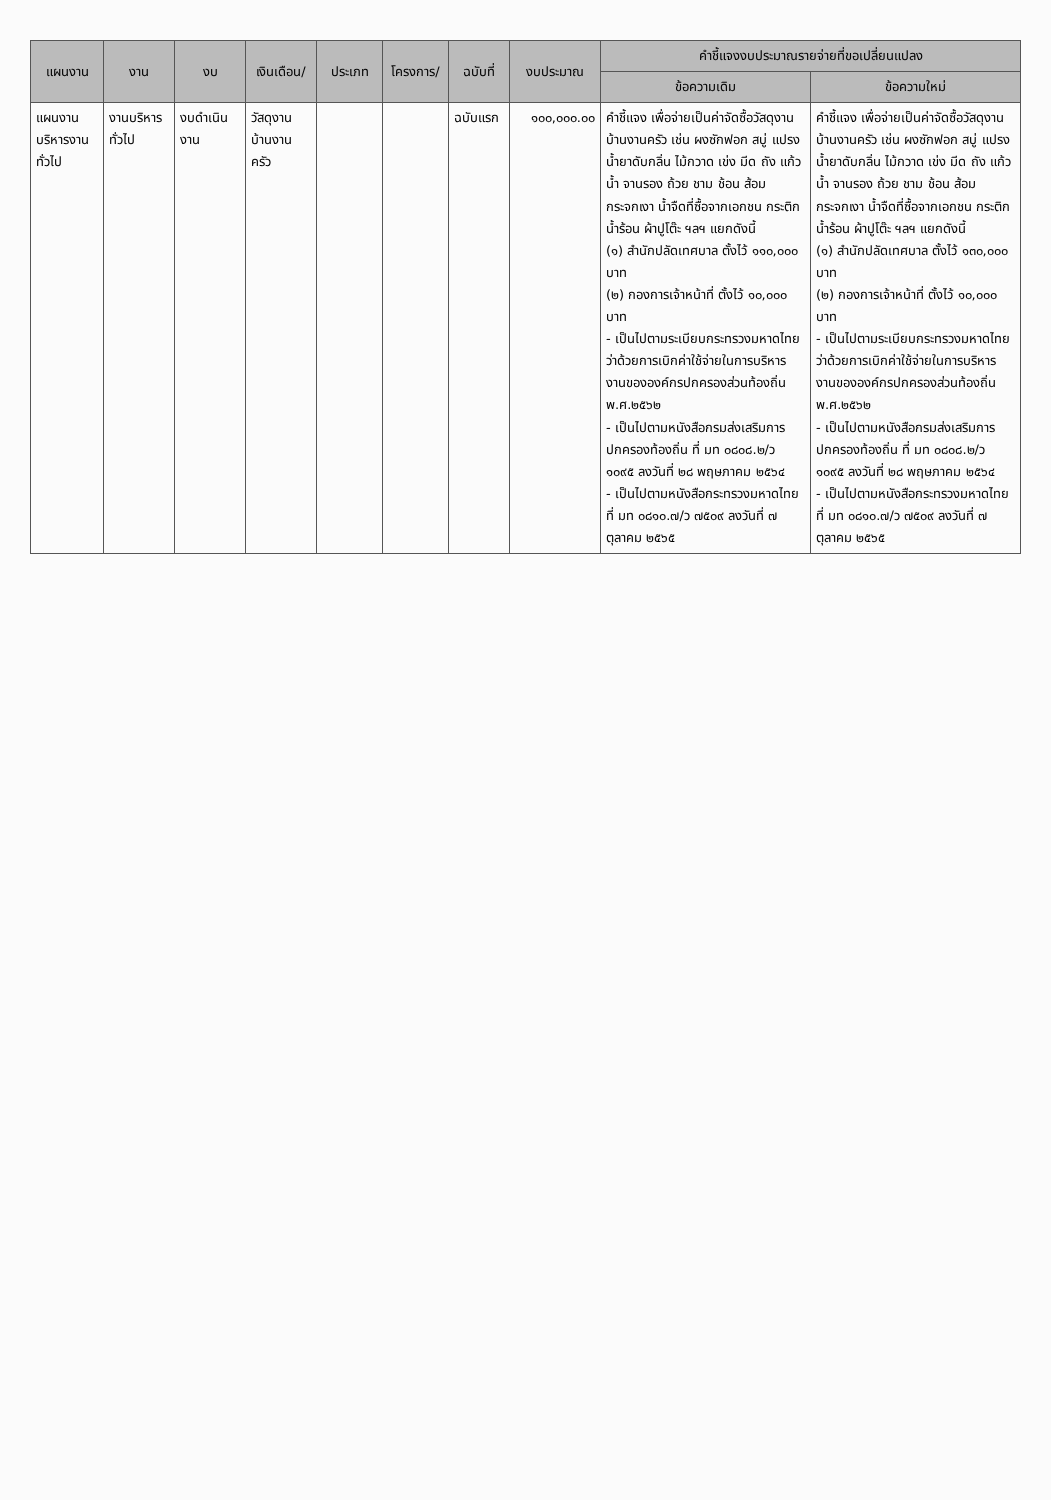| แผนงาน | งาน | งบ | เงินเดือน/ | ประเภท | โครงการ/ | ฉบับที่ | งบประมาณ | คำชี้แจงงบประมาณรายจ่ายที่ขอเปลี่ยนแปลง | |
| --- | --- | --- | --- | --- | --- | --- | --- | --- | --- |
| | | | | | | | | ข้อความเดิม | ข้อความใหม่ |
| แผนงานบริหารงานทั่วไป | งานบริหารทั่วไป | งบดำเนินงาน | วัสดุงานบ้านงานครัว | | | ฉบับแรก | ๑๐๐,๐๐๐.๐๐ | คำชี้แจง เพื่อจ่ายเป็นค่าจัดซื้อวัสดุงานบ้านงานครัว เช่น ผงซักฟอก สบู่ แปรง น้ำยาดับกลิ่น ไม้กวาด เข่ง มีด ถัง แก้วน้ำ จานรอง ถ้วย ชาม ช้อน ส้อม กระจกเงา น้ำจืดที่ซื้อจากเอกชน กระติกน้ำร้อน ผ้าปูโต๊ะ ฯลฯ แยกดังนี้ (๑) สำนักปลัดเทศบาล ตั้งไว้ ๑๑๐,๐๐๐ บาท (๒) กองการเจ้าหน้าที่ ตั้งไว้ ๑๐,๐๐๐ บาท - เป็นไปตามระเบียบกระทรวงมหาดไทยว่าด้วยการเบิกค่าใช้จ่ายในการบริหารงานขององค์กรปกครองส่วนท้องถิ่น พ.ศ.๒๕๖๒ - เป็นไปตามหนังสือกรมส่งเสริมการปกครองท้องถิ่น ที่ มท ๐๘๐๘.๒/ว ๑๐๙๕ ลงวันที่ ๒๘ พฤษภาคม ๒๕๖๔ - เป็นไปตามหนังสือกระทรวงมหาดไทย ที่ มท ๐๘๑๐.๗/ว ๗๕๐๙ ลงวันที่ ๗ ตุลาคม ๒๕๖๕ | คำชี้แจง เพื่อจ่ายเป็นค่าจัดซื้อวัสดุงานบ้านงานครัว เช่น ผงซักฟอก สบู่ แปรง น้ำยาดับกลิ่น ไม้กวาด เข่ง มีด ถัง แก้วน้ำ จานรอง ถ้วย ชาม ช้อน ส้อม กระจกเงา น้ำจืดที่ซื้อจากเอกชน กระติกน้ำร้อน ผ้าปูโต๊ะ ฯลฯ แยกดังนี้ (๑) สำนักปลัดเทศบาล ตั้งไว้ ๑๓๐,๐๐๐ บาท (๒) กองการเจ้าหน้าที่ ตั้งไว้ ๑๐,๐๐๐ บาท - เป็นไปตามระเบียบกระทรวงมหาดไทยว่าด้วยการเบิกค่าใช้จ่ายในการบริหารงานขององค์กรปกครองส่วนท้องถิ่น พ.ศ.๒๕๖๒ - เป็นไปตามหนังสือกรมส่งเสริมการปกครองท้องถิ่น ที่ มท ๐๘๐๘.๒/ว ๑๐๙๕ ลงวันที่ ๒๘ พฤษภาคม ๒๕๖๔ - เป็นไปตามหนังสือกระทรวงมหาดไทย ที่ มท ๐๘๑๐.๗/ว ๗๕๐๙ ลงวันที่ ๗ ตุลาคม ๒๕๖๕ |